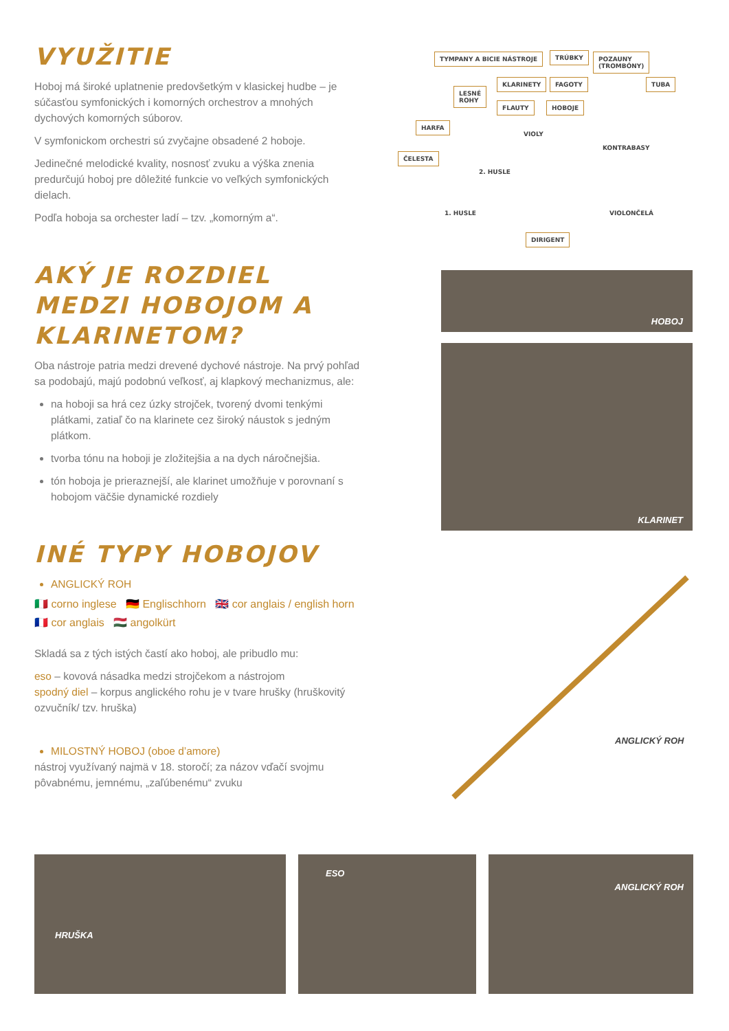VYUŽITIE
Hoboj má široké uplatnenie predovšetkým v klasickej hudbe – je súčasťou symfonických i komorných orchestrov a mnohých dychových komorných súborov.
V symfonickom orchestri sú zvyčajne obsadené 2 hoboje.
Jedinečné melodické kvality, nosnosť zvuku a výška znenia predurčujú hoboj pre dôležité funkcie vo veľkých symfonických dielach.
Podľa hoboja sa orchester ladí – tzv. „komorným a“.
AKÝ JE ROZDIEL MEDZI HOBOJOM A KLARINETOM?
Oba nástroje patria medzi drevené dychové nástroje. Na prvý pohľad sa podobajú, majú podobnú veľkosť, aj klapkový mechanizmus, ale:
na hoboji sa hrá cez úzky strojček, tvorený dvomi tenkými plátkami, zatiaľ čo na klarinete cez široký náustok s jedným plátkom.
tvorba tónu na hoboji je zložitejšia a na dych náročnejšia.
tón hoboja je prieraznejší, ale klarinet umožňuje v porovnaní s hobojom väčšie dynamické rozdiely
INÉ TYPY HOBOJOV
ANGLICKÝ ROH
🇮🇹 corno inglese 🇩🇪 Englischhorn 🇬🇧 cor anglais / english horn 🇫🇷 cor anglais 🇭🇺 angolkürt
Skladá sa z tých istých častí ako hoboj, ale pribudlo mu:
eso – kovová násadka medzi strojčekom a nástrojom
spodný diel – korpus anglického rohu je v tvare hrušky (hruškovitý ozvučník/ tzv. hruška)
MILOSTNÝ HOBOJ (oboe d’amore)
nástroj využívaný najmä v 18. storočí; za názov vďačí svojmu pôvabnému, jemnému, „zaľúbenému“ zvuku
TYMPANY A BICIE NÁSTROJE TRÚBKY POZAUNY
(TROMBÓNY)
KLARINETY FAGOTY TUBA
LESNÉ
ROHY
FLAUTY HOBOJE
HARFA
ČELESTA
VIOLY
KONTRABASY
2. HUSLE
1. HUSLE VIOLONČELÁ
DIRIGENT
HOBOJ
KLARINET
ANGLICKÝ ROH
HRUŠKA ESO ANGLICKÝ ROH